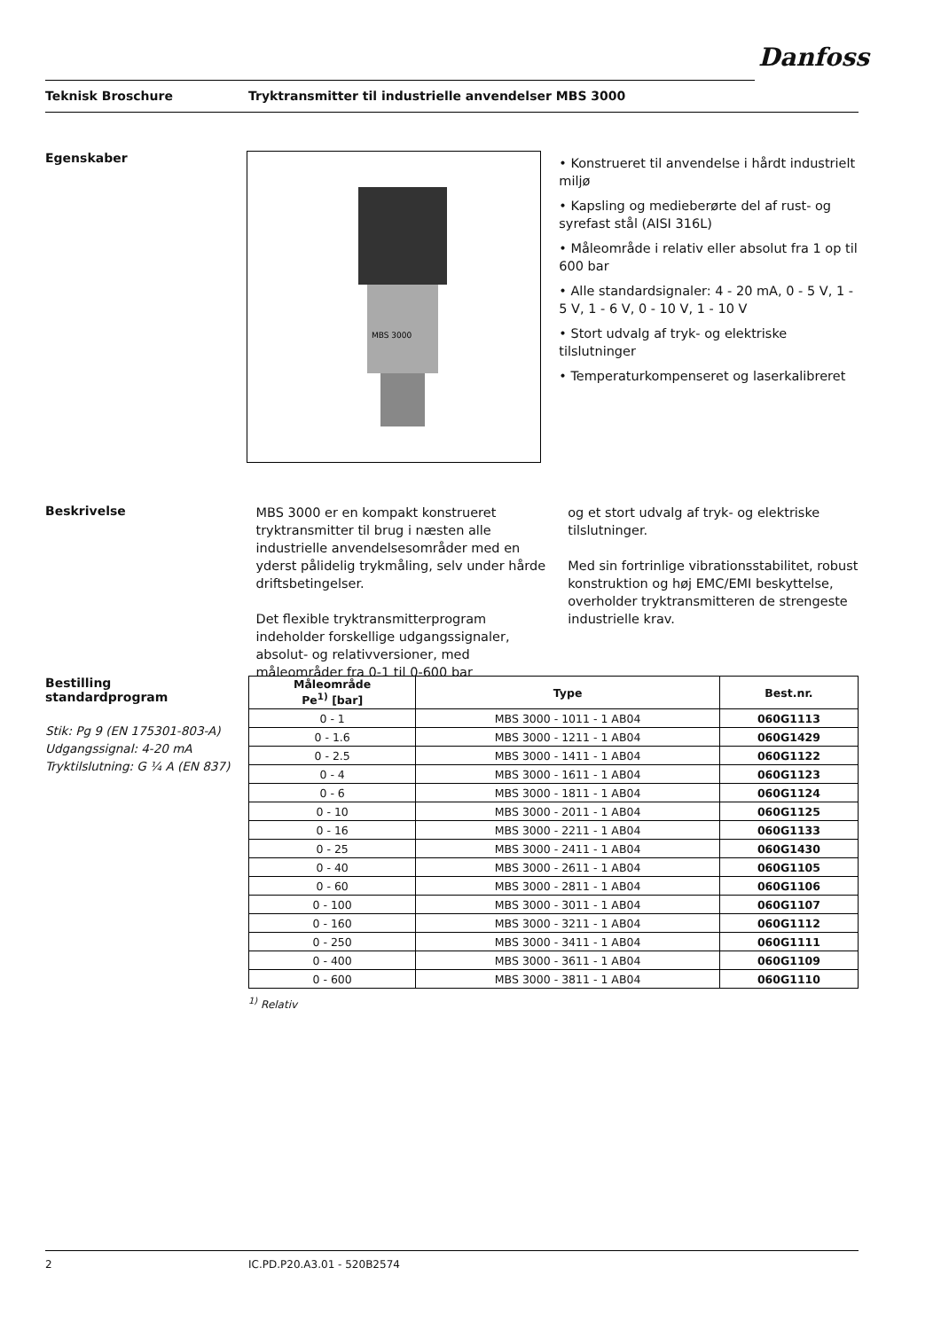Danfoss
Teknisk Broschure Tryktransmitter til industrielle anvendelser MBS 3000
Egenskaber
MBS 3000
• Konstrueret til anvendelse i hårdt industrielt miljø
• Kapsling og medieberørte del af rust- og syrefast stål (AISI 316L)
• Måleområde i relativ eller absolut fra 1 op til 600 bar
• Alle standardsignaler: 4 - 20 mA, 0 - 5 V, 1 - 5 V, 1 - 6 V, 0 - 10 V, 1 - 10 V
• Stort udvalg af tryk- og elektriske tilslutninger
• Temperaturkompenseret og laserkalibreret
Beskrivelse
MBS 3000 er en kompakt konstrueret tryktransmitter til brug i næsten alle industrielle anvendelsesområder med en yderst pålidelig trykmåling, selv under hårde driftsbetingelser.
Det flexible tryktransmitterprogram indeholder forskellige udgangssignaler, absolut- og relativversioner, med måleområder fra 0-1 til 0-600 bar
og et stort udvalg af tryk- og elektriske tilslutninger.
Med sin fortrinlige vibrationsstabilitet, robust konstruktion og høj EMC/EMI beskyttelse, overholder tryktransmitteren de strengeste industrielle krav.
Bestilling
standardprogram
Stik: Pg 9 (EN 175301-803-A)
Udgangssignal: 4-20 mA
Tryktilslutning: G ¼ A (EN 837)
| Måleområde Pe<sup>1)</sup> [bar] | Type | Best.nr. |
| --- | --- | --- |
| 0 - 1 | MBS 3000 - 1011 - 1 AB04 | 060G1113 |
| 0 - 1.6 | MBS 3000 - 1211 - 1 AB04 | 060G1429 |
| 0 - 2.5 | MBS 3000 - 1411 - 1 AB04 | 060G1122 |
| 0 - 4 | MBS 3000 - 1611 - 1 AB04 | 060G1123 |
| 0 - 6 | MBS 3000 - 1811 - 1 AB04 | 060G1124 |
| 0 - 10 | MBS 3000 - 2011 - 1 AB04 | 060G1125 |
| 0 - 16 | MBS 3000 - 2211 - 1 AB04 | 060G1133 |
| 0 - 25 | MBS 3000 - 2411 - 1 AB04 | 060G1430 |
| 0 - 40 | MBS 3000 - 2611 - 1 AB04 | 060G1105 |
| 0 - 60 | MBS 3000 - 2811 - 1 AB04 | 060G1106 |
| 0 - 100 | MBS 3000 - 3011 - 1 AB04 | 060G1107 |
| 0 - 160 | MBS 3000 - 3211 - 1 AB04 | 060G1112 |
| 0 - 250 | MBS 3000 - 3411 - 1 AB04 | 060G1111 |
| 0 - 400 | MBS 3000 - 3611 - 1 AB04 | 060G1109 |
| 0 - 600 | MBS 3000 - 3811 - 1 AB04 | 060G1110 |
<sup>1)</sup> Relativ
2 IC.PD.P20.A3.01 - 520B2574